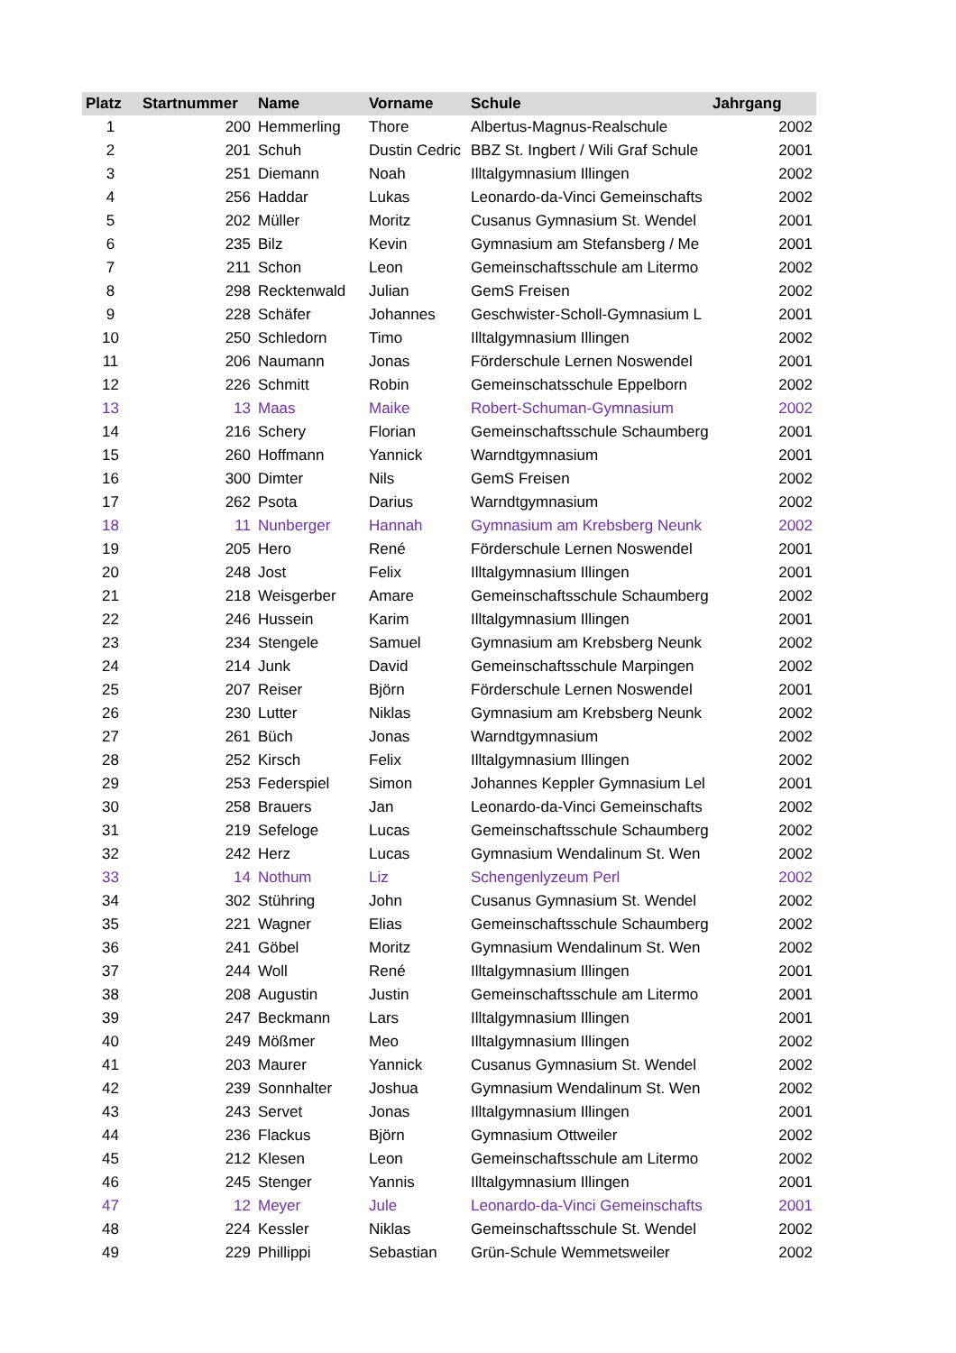| Platz | Startnummer | Name | Vorname | Schule | Jahrgang |
| --- | --- | --- | --- | --- | --- |
| 1 | 200 | Hemmerling | Thore | Albertus-Magnus-Realschule | 2002 |
| 2 | 201 | Schuh | Dustin Cedric | BBZ St. Ingbert / Wili Graf Schule | 2001 |
| 3 | 251 | Diemann | Noah | Illtalgymnasium Illingen | 2002 |
| 4 | 256 | Haddar | Lukas | Leonardo-da-Vinci Gemeinschafts | 2002 |
| 5 | 202 | Müller | Moritz | Cusanus Gymnasium St. Wendel | 2001 |
| 6 | 235 | Bilz | Kevin | Gymnasium am Stefansberg / Me | 2001 |
| 7 | 211 | Schon | Leon | Gemeinschaftsschule am Litermo | 2002 |
| 8 | 298 | Recktenwald | Julian | GemS Freisen | 2002 |
| 9 | 228 | Schäfer | Johannes | Geschwister-Scholl-Gymnasium L | 2001 |
| 10 | 250 | Schledorn | Timo | Illtalgymnasium Illingen | 2002 |
| 11 | 206 | Naumann | Jonas | Förderschule Lernen Noswendel | 2001 |
| 12 | 226 | Schmitt | Robin | Gemeinschatsschule Eppelborn | 2002 |
| 13 | 13 | Maas | Maike | Robert-Schuman-Gymnasium | 2002 |
| 14 | 216 | Schery | Florian | Gemeinschaftsschule Schaumberg | 2001 |
| 15 | 260 | Hoffmann | Yannick | Warndtgymnasium | 2001 |
| 16 | 300 | Dimter | Nils | GemS Freisen | 2002 |
| 17 | 262 | Psota | Darius | Warndtgymnasium | 2002 |
| 18 | 11 | Nunberger | Hannah | Gymnasium am Krebsberg Neunk | 2002 |
| 19 | 205 | Hero | René | Förderschule Lernen Noswendel | 2001 |
| 20 | 248 | Jost | Felix | Illtalgymnasium Illingen | 2001 |
| 21 | 218 | Weisgerber | Amare | Gemeinschaftsschule Schaumberg | 2002 |
| 22 | 246 | Hussein | Karim | Illtalgymnasium Illingen | 2001 |
| 23 | 234 | Stengele | Samuel | Gymnasium am Krebsberg Neunk | 2002 |
| 24 | 214 | Junk | David | Gemeinschaftsschule Marpingen | 2002 |
| 25 | 207 | Reiser | Björn | Förderschule Lernen Noswendel | 2001 |
| 26 | 230 | Lutter | Niklas | Gymnasium am Krebsberg Neunk | 2002 |
| 27 | 261 | Büch | Jonas | Warndtgymnasium | 2002 |
| 28 | 252 | Kirsch | Felix | Illtalgymnasium Illingen | 2002 |
| 29 | 253 | Federspiel | Simon | Johannes Keppler Gymnasium Lel | 2001 |
| 30 | 258 | Brauers | Jan | Leonardo-da-Vinci Gemeinschafts | 2002 |
| 31 | 219 | Sefeloge | Lucas | Gemeinschaftsschule Schaumberg | 2002 |
| 32 | 242 | Herz | Lucas | Gymnasium Wendalinum St. Wen | 2002 |
| 33 | 14 | Nothum | Liz | Schengenlyzeum Perl | 2002 |
| 34 | 302 | Stühring | John | Cusanus Gymnasium St. Wendel | 2002 |
| 35 | 221 | Wagner | Elias | Gemeinschaftsschule Schaumberg | 2002 |
| 36 | 241 | Göbel | Moritz | Gymnasium Wendalinum St. Wen | 2002 |
| 37 | 244 | Woll | René | Illtalgymnasium Illingen | 2001 |
| 38 | 208 | Augustin | Justin | Gemeinschaftsschule am Litermo | 2001 |
| 39 | 247 | Beckmann | Lars | Illtalgymnasium Illingen | 2001 |
| 40 | 249 | Mößmer | Meo | Illtalgymnasium Illingen | 2002 |
| 41 | 203 | Maurer | Yannick | Cusanus Gymnasium St. Wendel | 2002 |
| 42 | 239 | Sonnhalter | Joshua | Gymnasium Wendalinum St. Wen | 2002 |
| 43 | 243 | Servet | Jonas | Illtalgymnasium Illingen | 2001 |
| 44 | 236 | Flackus | Björn | Gymnasium Ottweiler | 2002 |
| 45 | 212 | Klesen | Leon | Gemeinschaftsschule am Litermo | 2002 |
| 46 | 245 | Stenger | Yannis | Illtalgymnasium Illingen | 2001 |
| 47 | 12 | Meyer | Jule | Leonardo-da-Vinci Gemeinschafts | 2001 |
| 48 | 224 | Kessler | Niklas | Gemeinschaftsschule St. Wendel | 2002 |
| 49 | 229 | Phillippi | Sebastian | Grün-Schule Wemmetsweiler | 2002 |